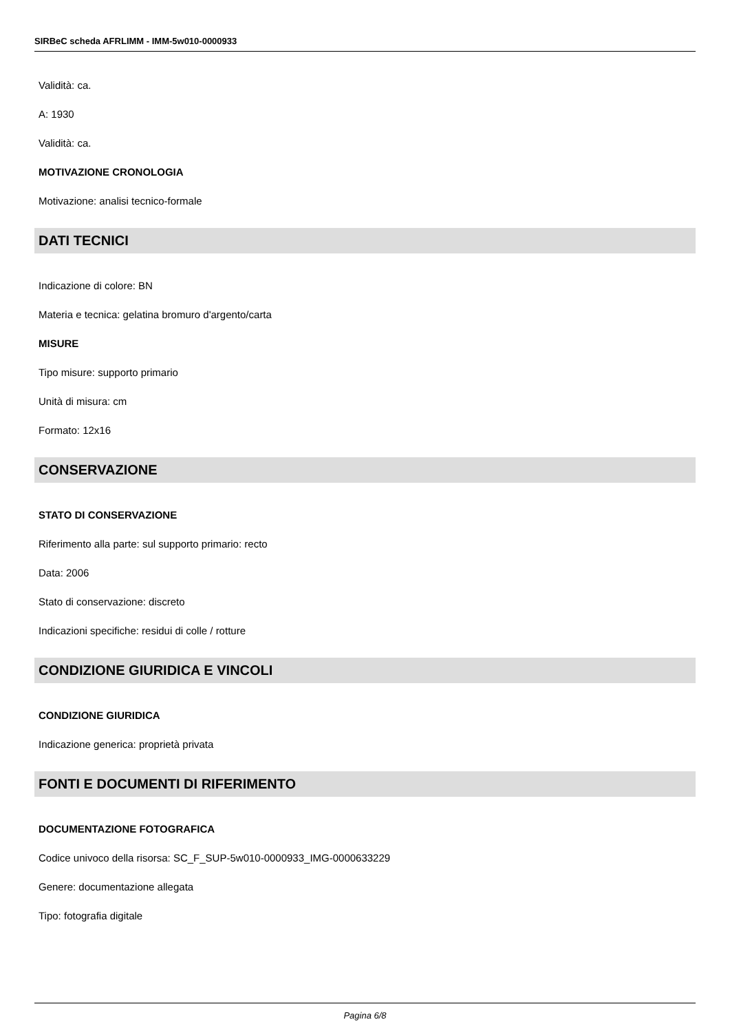SIRBeC scheda AFRLIMM - IMM-5w010-0000933
Validità: ca.
A: 1930
Validità: ca.
MOTIVAZIONE CRONOLOGIA
Motivazione: analisi tecnico-formale
DATI TECNICI
Indicazione di colore: BN
Materia e tecnica: gelatina bromuro d'argento/carta
MISURE
Tipo misure: supporto primario
Unità di misura: cm
Formato: 12x16
CONSERVAZIONE
STATO DI CONSERVAZIONE
Riferimento alla parte: sul supporto primario: recto
Data: 2006
Stato di conservazione: discreto
Indicazioni specifiche: residui di colle / rotture
CONDIZIONE GIURIDICA E VINCOLI
CONDIZIONE GIURIDICA
Indicazione generica: proprietà privata
FONTI E DOCUMENTI DI RIFERIMENTO
DOCUMENTAZIONE FOTOGRAFICA
Codice univoco della risorsa: SC_F_SUP-5w010-0000933_IMG-0000633229
Genere: documentazione allegata
Tipo: fotografia digitale
Pagina 6/8